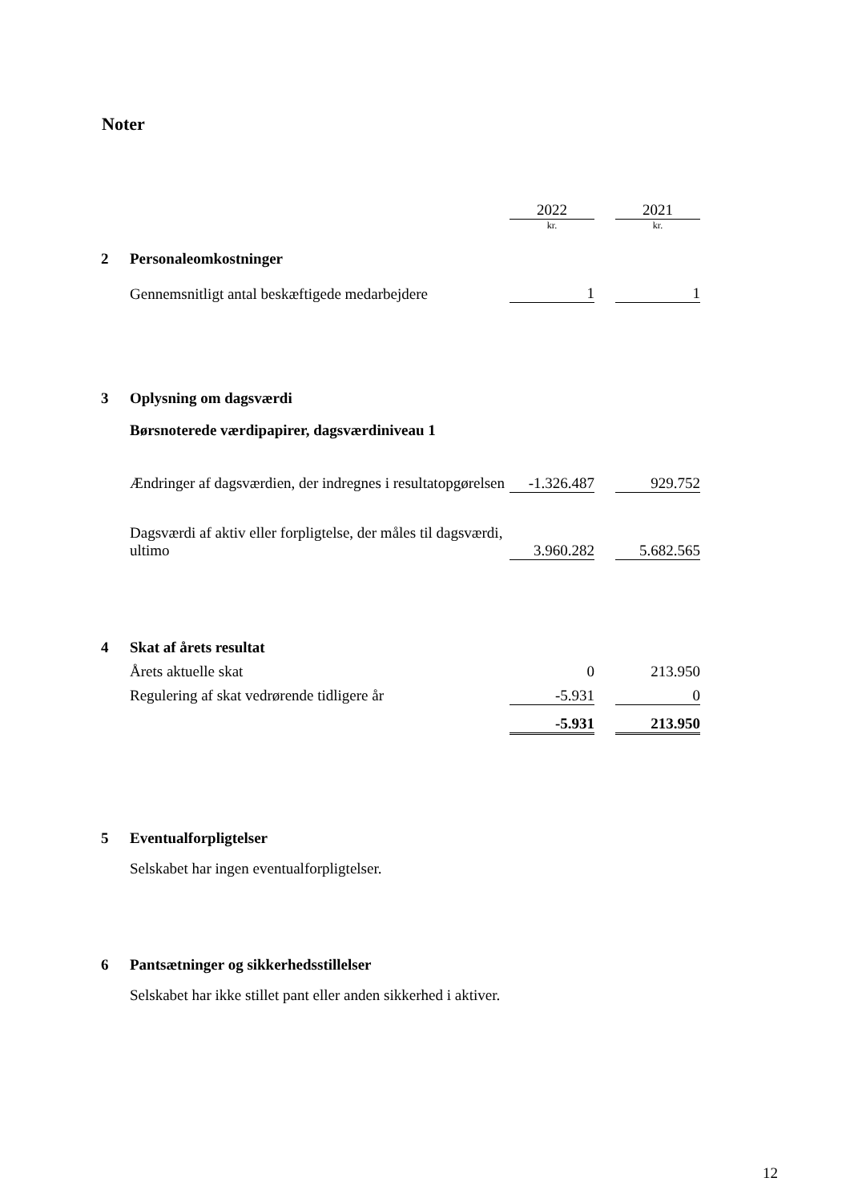Noter
| | | 2022 | | 2021 |
| | | kr. | | kr. |
| 2 | Personaleomkostninger | | | |
| | Gennemsnitligt antal beskæftigede medarbejdere | 1 | | 1 |
| 3 | Oplysning om dagsværdi | | | |
| | Børsnoterede værdipapirer, dagsværdiniveau 1 | | | |
| | Ændringer af dagsværdien, der indregnes i resultatopgørelsen | -1.326.487 | | 929.752 |
| | Dagsværdi af aktiv eller forpligtelse, der måles til dagsværdi, ultimo | 3.960.282 | | 5.682.565 |
| 4 | Skat af årets resultat | | | |
| | Årets aktuelle skat | 0 | | 213.950 |
| | Regulering af skat vedrørende tidligere år | -5.931 | | 0 |
| | | -5.931 | | 213.950 |
| 5 | Eventualforpligtelser | | | |
| | Selskabet har ingen eventualforpligtelser. | | | |
| 6 | Pantsætninger og sikkerhedsstillelser | | | |
| | Selskabet har ikke stillet pant eller anden sikkerhed i aktiver. | | | |
12